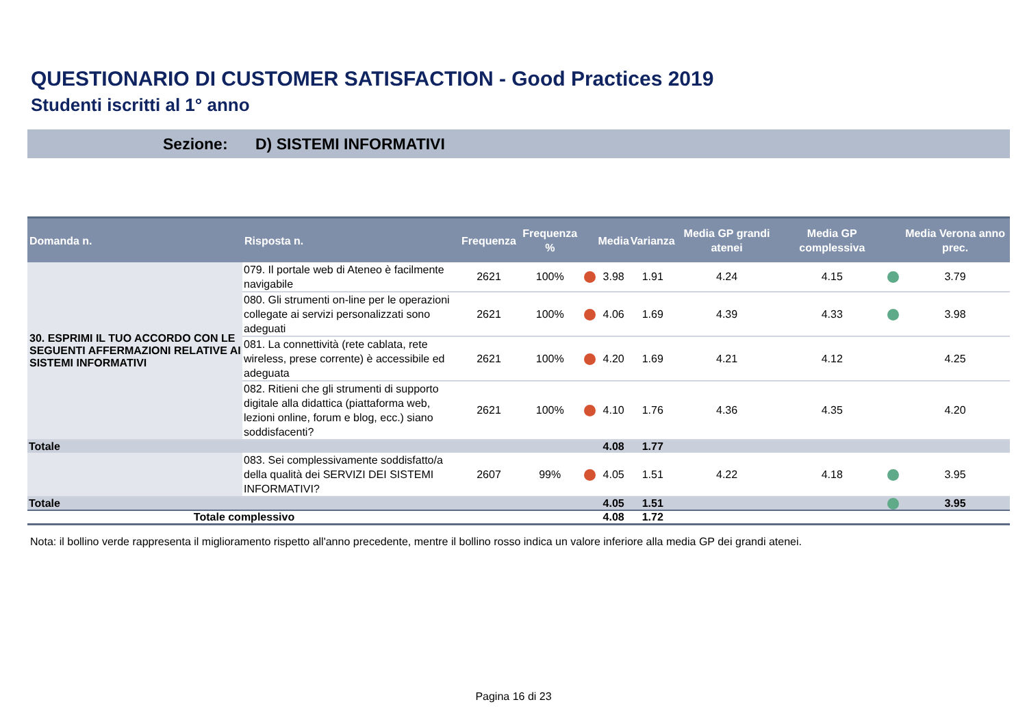QUESTIONARIO DI CUSTOMER SATISFACTION - Good Practices 2019
Studenti iscritti al 1° anno
Sezione: D) SISTEMI INFORMATIVI
| Domanda n. | Risposta n. | Frequenza | Frequenza % | | Media | Varianza | Media GP grandi atenei | Media GP complessiva | | Media Verona anno prec. |
| --- | --- | --- | --- | --- | --- | --- | --- | --- | --- | --- |
| 30. ESPRIMI IL TUO ACCORDO CON LE SEGUENTI AFFERMAZIONI RELATIVE AI SISTEMI INFORMATIVI | 079. Il portale web di Ateneo è facilmente navigabile | 2621 | 100% | | 3.98 | 1.91 | 4.24 | 4.15 | | 3.79 |
| | 080. Gli strumenti on-line per le operazioni collegate ai servizi personalizzati sono adeguati | 2621 | 100% | | 4.06 | 1.69 | 4.39 | 4.33 | | 3.98 |
| | 081. La connettività (rete cablata, rete wireless, prese corrente) è accessibile ed adeguata | 2621 | 100% | | 4.20 | 1.69 | 4.21 | 4.12 | | 4.25 |
| | 082. Ritieni che gli strumenti di supporto digitale alla didattica (piattaforma web, lezioni online, forum e blog, ecc.) siano soddisfacenti? | 2621 | 100% | | 4.10 | 1.76 | 4.36 | 4.35 | | 4.20 |
| Totale | | | | | 4.08 | 1.77 | | | | |
| | 083. Sei complessivamente soddisfatto/a della qualità dei SERVIZI DEI SISTEMI INFORMATIVI? | 2607 | 99% | | 4.05 | 1.51 | 4.22 | 4.18 | | 3.95 |
| Totale | | | | | 4.05 | 1.51 | | | | 3.95 |
| Totale complessivo | | | | | 4.08 | 1.72 | | | | |
Nota: il bollino verde rappresenta il miglioramento rispetto all'anno precedente, mentre il bollino rosso indica un valore inferiore alla media GP dei grandi atenei.
Pagina 16 di 23